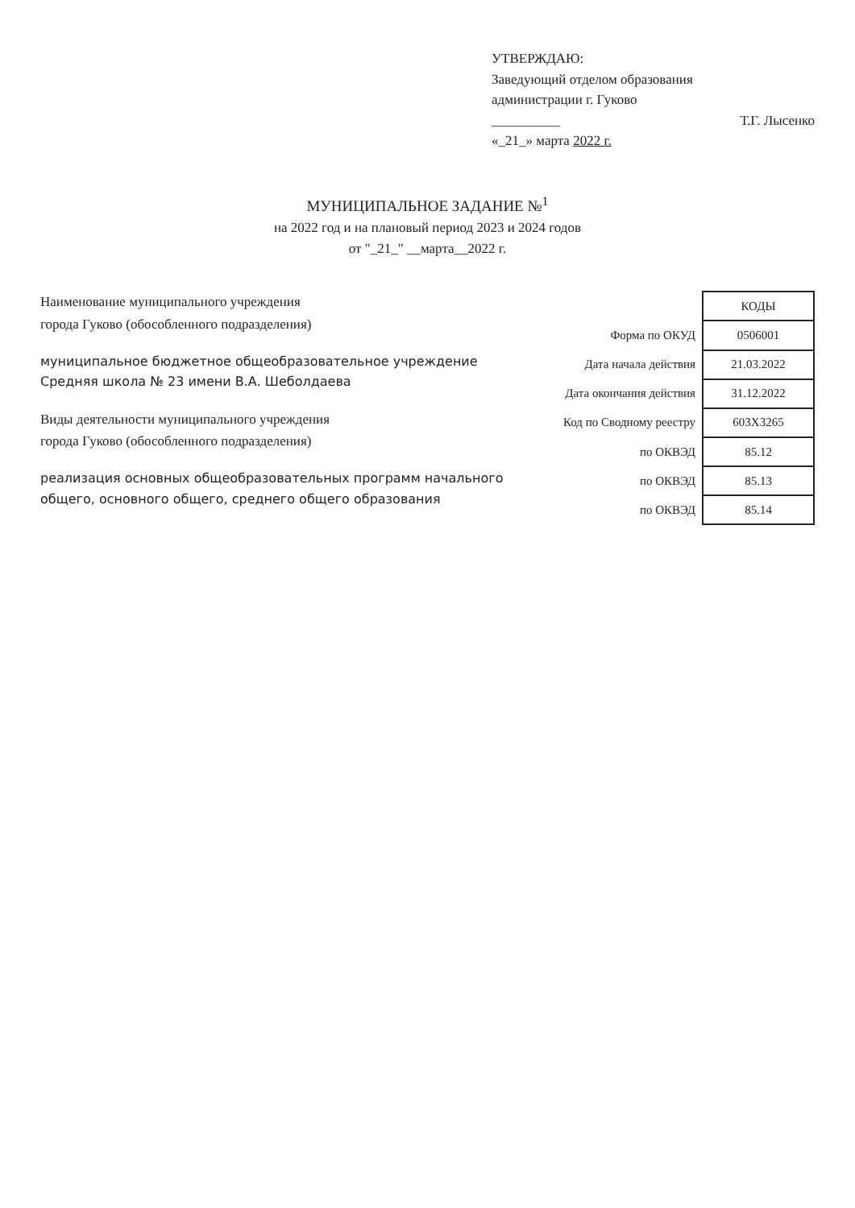УТВЕРЖДАЮ:
Заведующий отделом образования
администрации г. Гуково
__________ Т.Г. Лысенко
«_21_» марта 2022 г.
МУНИЦИПАЛЬНОЕ ЗАДАНИЕ №<sup>1</sup>
на 2022 год и на плановый период 2023 и 2024 годов
от "_21_" __марта__2022 г.
Наименование муниципального учреждения
города Гуково (обособленного подразделения)
муниципальное бюджетное общеобразовательное учреждение Средняя школа № 23 имени В.А. Шеболдаева
Виды деятельности муниципального учреждения
города Гуково (обособленного подразделения)
реализация основных общеобразовательных программ начального общего, основного общего, среднего общего образования
| | КОДЫ |
| Форма по ОКУД | 0506001 |
| Дата начала действия | 21.03.2022 |
| Дата окончания действия | 31.12.2022 |
| Код по Сводному реестру | 603Х3265 |
| по ОКВЭД | 85.12 |
| по ОКВЭД | 85.13 |
| по ОКВЭД | 85.14 |